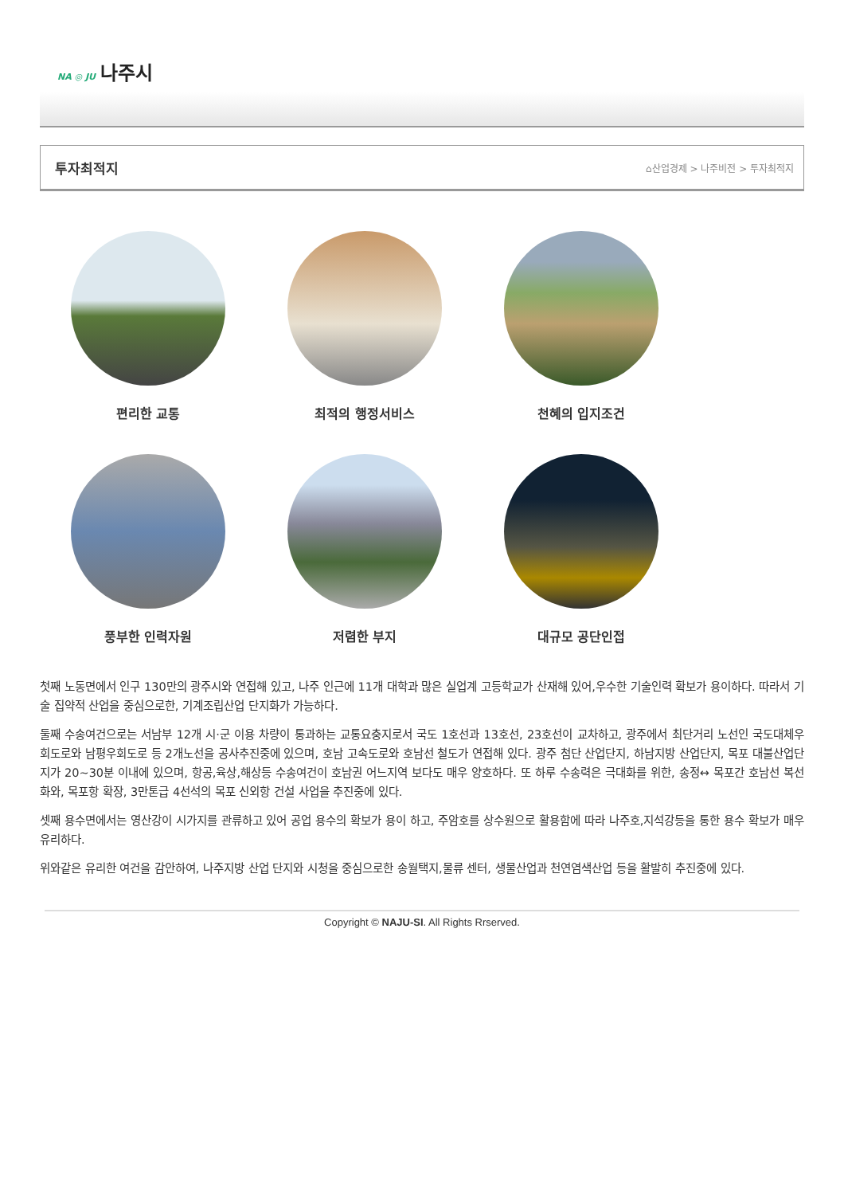NA ◎ JU 나주시
투자최적지
⌂산업경제 > 나주비전 > 투자최적지
편리한 교통
최적의 행정서비스
천혜의 입지조건
풍부한 인력자원
저렴한 부지
대규모 공단인접
첫째 노동면에서 인구 130만의 광주시와 연접해 있고, 나주 인근에 11개 대학과 많은 실업계 고등학교가 산재해 있어,우수한 기술인력 확보가 용이하다. 따라서 기술 집약적 산업을 중심으로한, 기계조립산업 단지화가 가능하다.
둘째 수송여건으로는 서남부 12개 시·군 이용 차량이 통과하는 교통요충지로서 국도 1호선과 13호선, 23호선이 교차하고, 광주에서 최단거리 노선인 국도대체우회도로와 남평우회도로 등 2개노선을 공사추진중에 있으며, 호남 고속도로와 호남선 철도가 연접해 있다. 광주 첨단 산업단지, 하남지방 산업단지, 목포 대불산업단지가 20~30분 이내에 있으며, 항공,육상,해상등 수송여건이 호남권 어느지역 보다도 매우 양호하다. 또 하루 수송력은 극대화를 위한, 송정↔ 목포간 호남선 복선화와, 목포항 확장, 3만톤급 4선석의 목포 신외항 건설 사업을 추진중에 있다.
셋째 용수면에서는 영산강이 시가지를 관류하고 있어 공업 용수의 확보가 용이 하고, 주암호를 상수원으로 활용함에 따라 나주호,지석강등을 통한 용수 확보가 매우 유리하다.
위와같은 유리한 여건을 감안하여, 나주지방 산업 단지와 시청을 중심으로한 송월택지,물류 센터, 생물산업과 천연염색산업 등을 활발히 추진중에 있다.
Copyright © NAJU-SI. All Rights Rrserved.